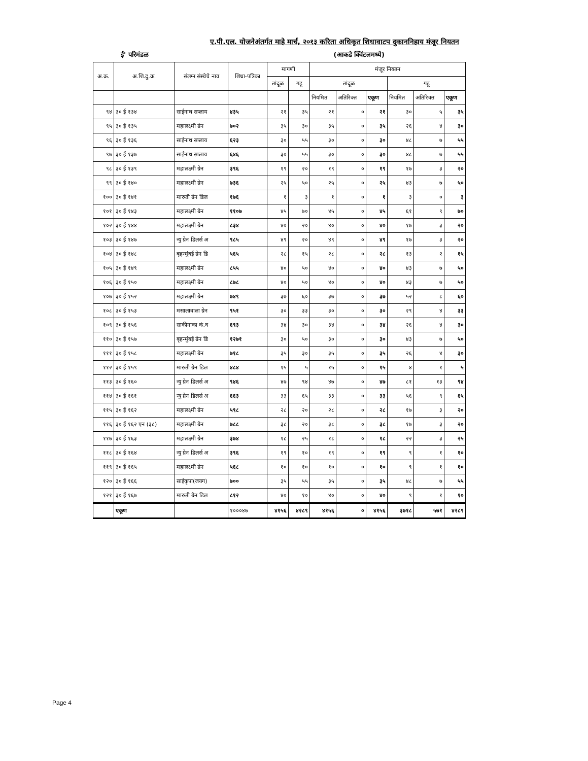ए.पी.एल. योजनेअंतर्गत माहे मार्च, २०१३ करिता अधिकृत शिधावाटप दुकाननिहाय मंजूर नियतन
ई' परिमंडळ (आकडे क्विंटलमध्ये)
| अ.क्र. | अ.शि.दु.क्र. | संलग्न संस्थेचे नाव | शिधा-पत्रिका | मागणी | | मंजूर नियतन | | | | | |
| --- | --- | --- | --- | --- | --- | --- | --- | --- | --- | --- | --- |
| | | | | तांदूळ | गहू | तांदूळ | | | गहू | | |
| | | | | | | नियमित | अतिरिक्त | एकूण | नियमित | अतिरिक्त | एकूण |
| ९४ | ३० ई १३४ | साईनाथ सप्लाय | ४३५ | २१ | ३५ | २१ | ० | २१ | ३० | ५ | ३५ |
| ९५ | ३० ई १३५ | महालक्ष्मी ग्रेन | ७०२ | ३५ | ३० | ३५ | ० | ३५ | २६ | ४ | ३० |
| ९६ | ३० ई १३६ | साईनाथ सप्लाय | ६२३ | ३० | ५५ | ३० | ० | ३० | ४८ | ७ | ५५ |
| ९७ | ३० ई १३७ | साईनाथ सप्लाय | ६४६ | ३० | ५५ | ३० | ० | ३० | ४८ | ७ | ५५ |
| ९८ | ३० ई १३९ | महालक्ष्मी ग्रेन | ३९६ | १९ | २० | १९ | ० | १९ | १७ | ३ | २० |
| ९९ | ३० ई १४० | महालक्ष्मी ग्रेन | ७३६ | २५ | ५० | २५ | ० | २५ | ४३ | ७ | ५० |
| १०० | ३० ई १४१ | मारुती ग्रेन डिल | १७६ | १ | ३ | १ | ० | १ | ३ | ० | ३ |
| १०१ | ३० ई १४३ | महालक्ष्मी ग्रेन | ११०७ | ४५ | ७० | ४५ | ० | ४५ | ६१ | ९ | ७० |
| १०२ | ३० ई १४४ | महालक्ष्मी ग्रेन | ८३४ | ४० | २० | ४० | ० | ४० | १७ | ३ | २० |
| १०३ | ३० ई १४७ | न्यु ग्रेन डिलर्स अ | ९८५ | ४९ | २० | ४९ | ० | ४९ | १७ | ३ | २० |
| १०४ | ३० ई १४८ | बृहन्मुंबई ग्रेन डि | ५६५ | २८ | १५ | २८ | ० | २८ | १३ | २ | १५ |
| १०५ | ३० ई १४९ | महालक्ष्मी ग्रेन | ८५५ | ४० | ५० | ४० | ० | ४० | ४३ | ७ | ५० |
| १०६ | ३० ई १५० | महालक्ष्मी ग्रेन | ८७८ | ४० | ५० | ४० | ० | ४० | ४३ | ७ | ५० |
| १०७ | ३० ई १५२ | महालक्ष्मी ग्रेन | ७४९ | ३७ | ६० | ३७ | ० | ३७ | ५२ | ८ | ६० |
| १०८ | ३० ई १५३ | मसालावाला ग्रेन | ९५१ | ३० | ३३ | ३० | ० | ३० | २९ | ४ | ३३ |
| १०९ | ३० ई १५६ | साकीनाका कं.व | ६९३ | ३४ | ३० | ३४ | ० | ३४ | २६ | ४ | ३० |
| ११० | ३० ई १५७ | बृहन्मुंबई ग्रेन डि | १२७१ | ३० | ५० | ३० | ० | ३० | ४३ | ७ | ५० |
| १११ | ३० ई १५८ | महालक्ष्मी ग्रेन | ७१८ | ३५ | ३० | ३५ | ० | ३५ | २६ | ४ | ३० |
| ११२ | ३० ई १५९ | मारुती ग्रेन डिल | ४८४ | १५ | ५ | १५ | ० | १५ | ४ | १ | ५ |
| ११३ | ३० ई १६० | न्यु ग्रेन डिलर्स अ | ९४६ | ४७ | ९४ | ४७ | ० | ४७ | ८१ | १३ | ९४ |
| ११४ | ३० ई १६१ | न्यु ग्रेन डिलर्स अ | ६६३ | ३३ | ६५ | ३३ | ० | ३३ | ५६ | ९ | ६५ |
| ११५ | ३० ई १६२ | महालक्ष्मी ग्रेन | ५९८ | २८ | २० | २८ | ० | २८ | १७ | ३ | २० |
| ११६ | ३० ई १६२ एन (३८) | महालक्ष्मी ग्रेन | ७८८ | ३८ | २० | ३८ | ० | ३८ | १७ | ३ | २० |
| ११७ | ३० ई १६३ | महालक्ष्मी ग्रेन | ३७४ | १८ | २५ | १८ | ० | १८ | २२ | ३ | २५ |
| ११८ | ३० ई १६४ | न्यु ग्रेन डिलर्स अ | ३९६ | १९ | १० | १९ | ० | १९ | ९ | १ | १० |
| ११९ | ३० ई १६५ | महालक्ष्मी ग्रेन | ५६८ | १० | १० | १० | ० | १० | ९ | १ | १० |
| १२० | ३० ई १६६ | साईकृपा(जयग) | ७०० | ३५ | ५५ | ३५ | ० | ३५ | ४८ | ७ | ५५ |
| १२१ | ३० ई १६७ | मारुती ग्रेन डिल | ८१२ | ४० | १० | ४० | ० | ४० | ९ | १ | १० |
| | एकूण | | १०००४७ | ४१५६ | ४२८९ | ४१५६ | ० | ४१५६ | ३७१८ | ५७१ | ४२८९ |
Page 4